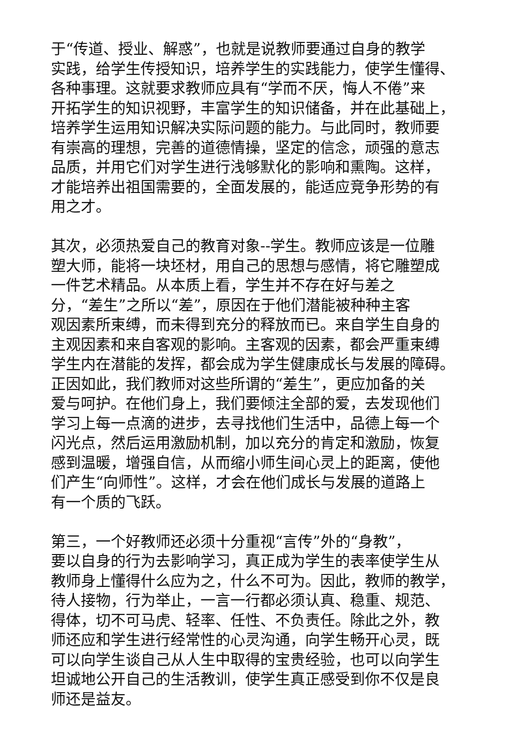于“传道、授业、解惑”，也就是说教师要通过自身的教学
实践，给学生传授知识，培养学生的实践能力，使学生懂得、
各种事理。这就要求教师应具有“学而不厌，悔人不倦”来
开拓学生的知识视野，丰富学生的知识储备，并在此基础上，
培养学生运用知识解决实际问题的能力。与此同时，教师要
有崇高的理想，完善的道德情操，坚定的信念，顽强的意志
品质，并用它们对学生进行浅够默化的影响和熏陶。这样，
才能培养出祖国需要的，全面发展的，能适应竞争形势的有
用之才。
其次，必须热爱自己的教育对象--学生。教师应该是一位雕
塑大师，能将一块坯材，用自己的思想与感情，将它雕塑成
一件艺术精品。从本质上看，学生并不存在好与差之
分，“差生”之所以“差”，原因在于他们潜能被种种主客
观因素所束缚，而未得到充分的释放而已。来自学生自身的
主观因素和来自客观的影响。主客观的因素，都会严重束缚
学生内在潜能的发挥，都会成为学生健康成长与发展的障碍。
正因如此，我们教师对这些所谓的“差生”，更应加备的关
爱与呵护。在他们身上，我们要倾注全部的爱，去发现他们
学习上每一点滴的进步，去寻找他们生活中，品德上每一个
闪光点，然后运用激励机制，加以充分的肯定和激励，恢复
感到温暖，增强自信，从而缩小师生间心灵上的距离，使他
们产生“向师性”。这样，才会在他们成长与发展的道路上
有一个质的飞跃。
第三，一个好教师还必须十分重视“言传”外的“身教”，
要以自身的行为去影响学习，真正成为学生的表率使学生从
教师身上懂得什么应为之，什么不可为。因此，教师的教学，
待人接物，行为举止，一言一行都必须认真、稳重、规范、
得体，切不可马虎、轻率、任性、不负责任。除此之外，教
师还应和学生进行经常性的心灵沟通，向学生畅开心灵，既
可以向学生谈自己从人生中取得的宝贵经验，也可以向学生
坦诚地公开自己的生活教训，使学生真正感受到你不仅是良
师还是益友。